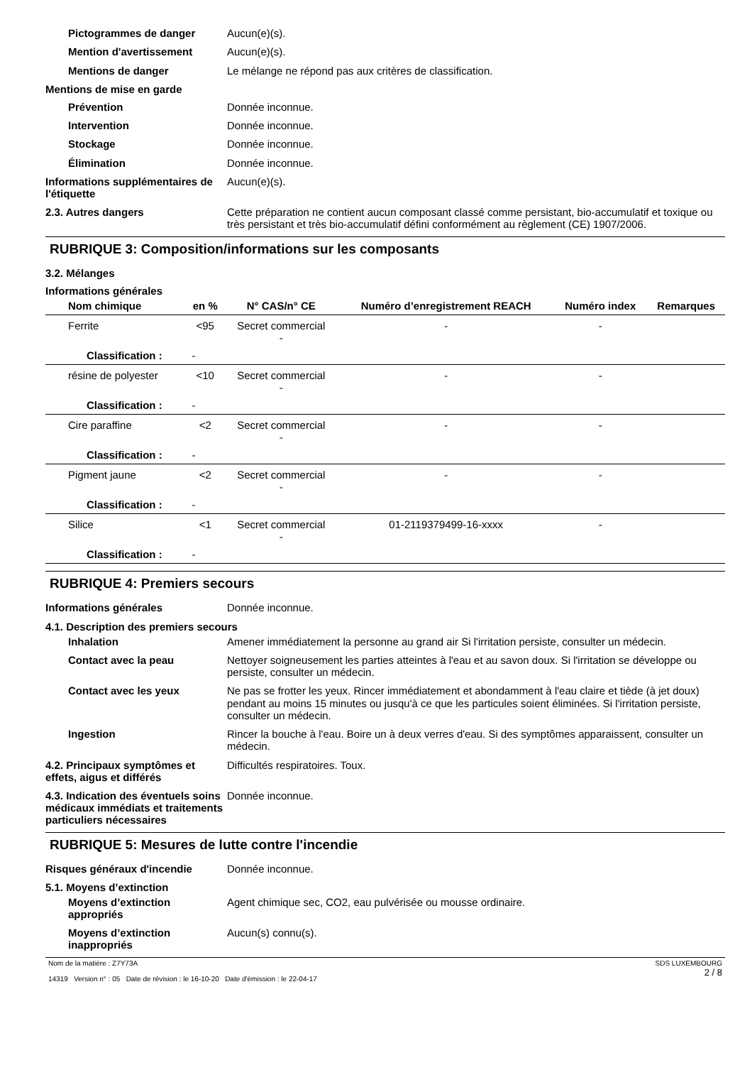Pictogrammes de danger
Aucun(e)(s).
Mention d'avertissement
Aucun(e)(s).
Mentions de danger
Le mélange ne répond pas aux critères de classification.
Mentions de mise en garde
Prévention
Donnée inconnue.
Intervention
Donnée inconnue.
Stockage
Donnée inconnue.
Élimination
Donnée inconnue.
Informations supplémentaires de l'étiquette
Aucun(e)(s).
2.3. Autres dangers
Cette préparation ne contient aucun composant classé comme persistant, bio-accumulatif et toxique ou très persistant et très bio-accumulatif défini conformément au règlement (CE) 1907/2006.
RUBRIQUE 3: Composition/informations sur les composants
3.2. Mélanges
Informations générales
| Nom chimique | en % | N° CAS/n° CE | Numéro d’enregistrement REACH | Numéro index | Remarques |
| --- | --- | --- | --- | --- | --- |
| Ferrite | <95 | Secret commercial - | - | - | |
| Classification : - | | | | | |
| résine de polyester | <10 | Secret commercial - | - | - | |
| Classification : - | | | | | |
| Cire paraffine | <2 | Secret commercial - | - | - | |
| Classification : - | | | | | |
| Pigment jaune | <2 | Secret commercial - | - | - | |
| Classification : - | | | | | |
| Silice | <1 | Secret commercial - | 01-2119379499-16-xxxx | - | |
| Classification : - | | | | | |
RUBRIQUE 4: Premiers secours
Informations générales
Donnée inconnue.
4.1. Description des premiers secours
Inhalation
Amener immédiatement la personne au grand air Si l'irritation persiste, consulter un médecin.
Contact avec la peau
Nettoyer soigneusement les parties atteintes à l'eau et au savon doux. Si l'irritation se développe ou persiste, consulter un médecin.
Contact avec les yeux
Ne pas se frotter les yeux. Rincer immédiatement et abondamment à l'eau claire et tiède (à jet doux) pendant au moins 15 minutes ou jusqu'à ce que les particules soient éliminées. Si l'irritation persiste, consulter un médecin.
Ingestion
Rincer la bouche à l'eau. Boire un à deux verres d'eau. Si des symptômes apparaissent, consulter un médecin.
4.2. Principaux symptômes et effets, aigus et différés
Difficultés respiratoires. Toux.
4.3. Indication des éventuels soins médicaux immédiats et traitements particuliers nécessaires
Donnée inconnue.
RUBRIQUE 5: Mesures de lutte contre l'incendie
Risques généraux d'incendie
Donnée inconnue.
5.1. Moyens d’extinction
Moyens d’extinction appropriés
Agent chimique sec, CO2, eau pulvérisée ou mousse ordinaire.
Moyens d’extinction inappropriés
Aucun(s) connu(s).
Nom de la matière : Z7Y73A
14319 Version n° : 05 Date de révision : le 16-10-20 Date d'émission : le 22-04-17
SDS LUXEMBOURG
2 / 8